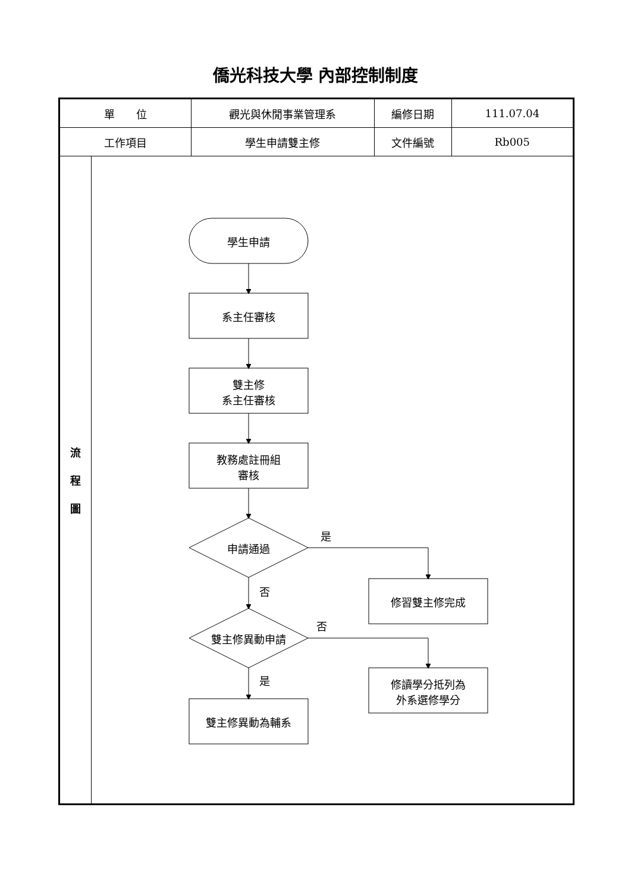僑光科技大學 內部控制制度
| 單 位 | | 觀光與休閒事業管理系 | 編修日期 | 111.07.04 |
| 工作項目 | | 學生申請雙主修 | 文件編號 | Rb005 |
| 流 程 圖 | 學生申請 系主任審核 雙主修 系主任審核 教務處註冊組 審核 申請通過 是 修習雙主修完成 否 雙主修異動申請 否 修讀學分抵列為 外系選修學分 是 雙主修異動為輔系 | | | |